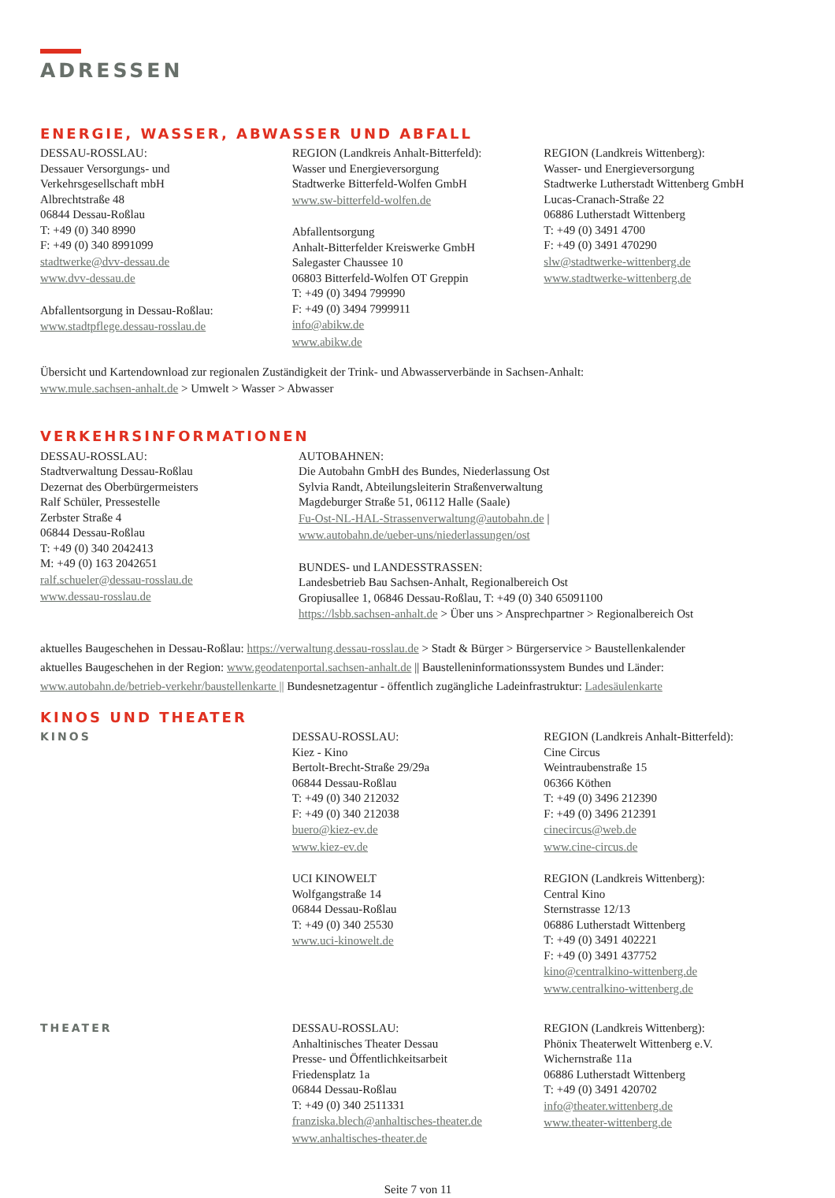ADRESSEN
ENERGIE, WASSER, ABWASSER UND ABFALL
DESSAU-ROSSLAU:
Dessauer Versorgungs- und
Verkehrsgesellschaft mbH
Albrechtstraße 48
06844 Dessau-Roßlau
T: +49 (0) 340 8990
F: +49 (0) 340 8991099
stadtwerke@dvv-dessau.de
www.dvv-dessau.de
Abfallentsorgung in Dessau-Roßlau:
www.stadtpflege.dessau-rosslau.de
REGION (Landkreis Anhalt-Bitterfeld):
Wasser und Energieversorgung
Stadtwerke Bitterfeld-Wolfen GmbH
www.sw-bitterfeld-wolfen.de
Abfallentsorgung
Anhalt-Bitterfelder Kreiswerke GmbH
Salegaster Chaussee 10
06803 Bitterfeld-Wolfen OT Greppin
T: +49 (0) 3494 799990
F: +49 (0) 3494 7999911
info@abikw.de
www.abikw.de
REGION (Landkreis Wittenberg):
Wasser- und Energieversorgung
Stadtwerke Lutherstadt Wittenberg GmbH
Lucas-Cranach-Straße 22
06886 Lutherstadt Wittenberg
T: +49 (0) 3491 4700
F: +49 (0) 3491 470290
slw@stadtwerke-wittenberg.de
www.stadtwerke-wittenberg.de
Übersicht und Kartendownload zur regionalen Zuständigkeit der Trink- und Abwasserverbände in Sachsen-Anhalt:
www.mule.sachsen-anhalt.de > Umwelt > Wasser > Abwasser
VERKEHRSINFORMATIONEN
DESSAU-ROSSLAU:
Stadtverwaltung Dessau-Roßlau
Dezernat des Oberbürgermeisters
Ralf Schüler, Pressestelle
Zerbster Straße 4
06844 Dessau-Roßlau
T: +49 (0) 340 2042413
M: +49 (0) 163 2042651
ralf.schueler@dessau-rosslau.de
www.dessau-rosslau.de
AUTOBAHNEN:
Die Autobahn GmbH des Bundes, Niederlassung Ost
Sylvia Randt, Abteilungsleiterin Straßenverwaltung
Magdeburger Straße 51, 06112 Halle (Saale)
Fu-Ost-NL-HAL-Strassenverwaltung@autobahn.de | www.autobahn.de/ueber-uns/niederlassungen/ost
BUNDES- und LANDESSTRASSEN:
Landesbetrieb Bau Sachsen-Anhalt, Regionalbereich Ost
Gropiusallee 1, 06846 Dessau-Roßlau, T: +49 (0) 340 65091100
https://lsbb.sachsen-anhalt.de > Über uns > Ansprechpartner > Regionalbereich Ost
aktuelles Baugeschehen in Dessau-Roßlau: https://verwaltung.dessau-rosslau.de > Stadt & Bürger > Bürgerservice > Baustellenkalender
aktuelles Baugeschehen in der Region: www.geodatenportal.sachsen-anhalt.de || Baustelleninformationssystem Bundes und Länder:
www.autobahn.de/betrieb-verkehr/baustellenkarte || Bundesnetzagentur - öffentlich zugängliche Ladeinfrastruktur: Ladesäulenkarte
KINOS UND THEATER
KINOS DESSAU-ROSSLAU:
Kiez - Kino
Bertolt-Brecht-Straße 29/29a
06844 Dessau-Roßlau
T: +49 (0) 340 212032
F: +49 (0) 340 212038
buero@kiez-ev.de
www.kiez-ev.de
UCI KINOWELT
Wolfgangstraße 14
06844 Dessau-Roßlau
T: +49 (0) 340 25530
www.uci-kinowelt.de
REGION (Landkreis Anhalt-Bitterfeld):
Cine Circus
Weintraubenstraße 15
06366 Köthen
T: +49 (0) 3496 212390
F: +49 (0) 3496 212391
cinecircus@web.de
www.cine-circus.de
REGION (Landkreis Wittenberg):
Central Kino
Sternstrasse 12/13
06886 Lutherstadt Wittenberg
T: +49 (0) 3491 402221
F: +49 (0) 3491 437752
kino@centralkino-wittenberg.de
www.centralkino-wittenberg.de
THEATER DESSAU-ROSSLAU:
Anhaltinisches Theater Dessau
Presse- und Öffentlichkeitsarbeit
Friedensplatz 1a
06844 Dessau-Roßlau
T: +49 (0) 340 2511331
franziska.blech@anhaltisches-theater.de
www.anhaltisches-theater.de
REGION (Landkreis Wittenberg):
Phönix Theaterwelt Wittenberg e.V.
Wichernstraße 11a
06886 Lutherstadt Wittenberg
T: +49 (0) 3491 420702
info@theater.wittenberg.de
www.theater-wittenberg.de
Seite 7 von 11